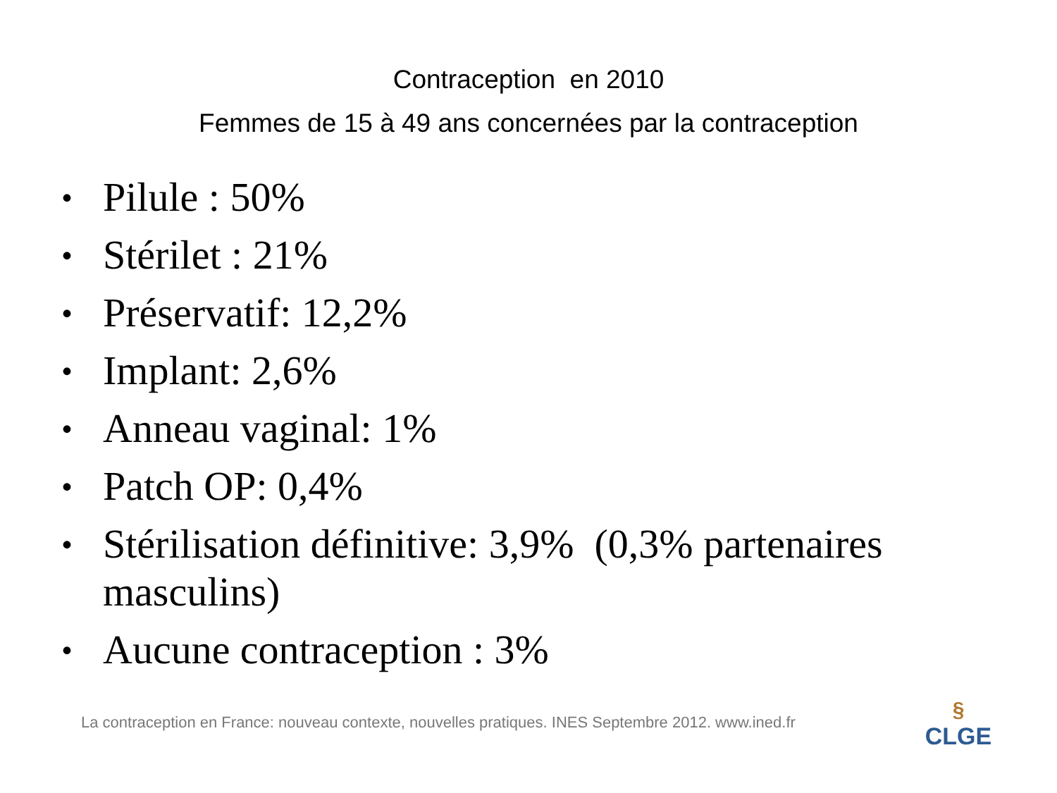Contraception en 2010
Femmes de 15 à 49 ans concernées par la contraception
• Pilule : 50%
• Stérilet : 21%
• Préservatif: 12,2%
• Implant: 2,6%
• Anneau vaginal: 1%
• Patch OP: 0,4%
• Stérilisation définitive: 3,9% (0,3% partenaires masculins)
• Aucune contraception : 3%
La contraception en France: nouveau contexte, nouvelles pratiques. INES Septembre 2012. www.ined.fr
§
CLGE